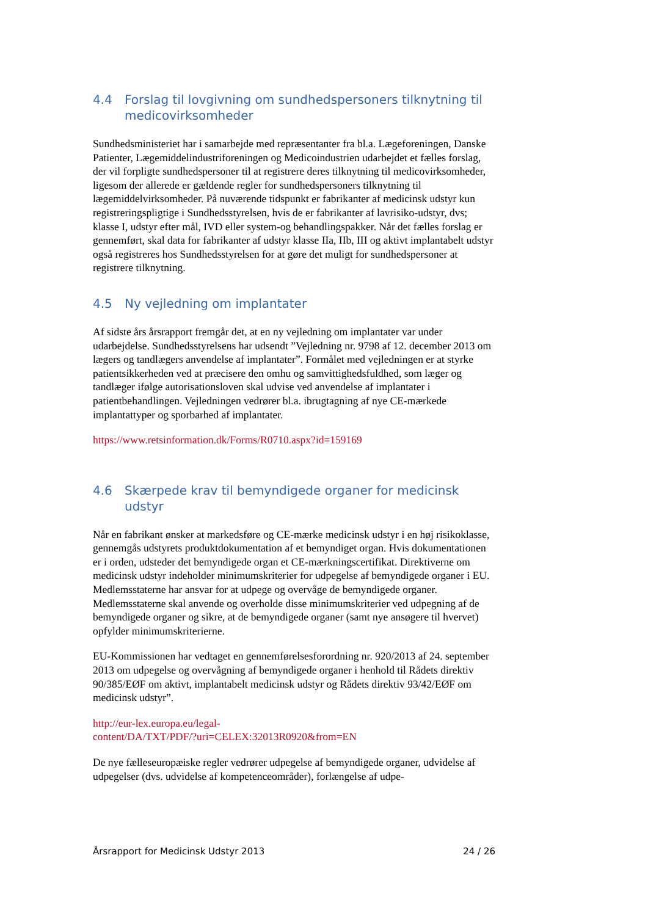4.4 Forslag til lovgivning om sundhedspersoners tilknytning til medicovirksomheder
Sundhedsministeriet har i samarbejde med repræsentanter fra bl.a. Lægeforeningen, Danske Patienter, Lægemiddelindustriforeningen og Medicoindustrien udarbejdet et fælles forslag, der vil forpligte sundhedspersoner til at registrere deres tilknytning til medicovirksomheder, ligesom der allerede er gældende regler for sundhedspersoners tilknytning til lægemiddelvirksomheder. På nuværende tidspunkt er fabrikanter af medicinsk udstyr kun registreringspligtige i Sundhedsstyrelsen, hvis de er fabrikanter af lavrisiko-udstyr, dvs; klasse I, udstyr efter mål, IVD eller system-og behandlingspakker. Når det fælles forslag er gennemført, skal data for fabrikanter af udstyr klasse IIa, IIb, III og aktivt implantabelt udstyr også registreres hos Sundhedsstyrelsen for at gøre det muligt for sundhedspersoner at registrere tilknytning.
4.5 Ny vejledning om implantater
Af sidste års årsrapport fremgår det, at en ny vejledning om implantater var under udarbejdelse. Sundhedsstyrelsens har udsendt ”Vejledning nr. 9798 af 12. december 2013 om lægers og tandlægers anvendelse af implantater”. Formålet med vejledningen er at styrke patientsikkerheden ved at præcisere den omhu og samvittighedsfuldhed, som læger og tandlæger ifølge autorisationsloven skal udvise ved anvendelse af implantater i patientbehandlingen. Vejledningen vedrører bl.a. ibrugtagning af nye CE-mærkede implantattyper og sporbarhed af implantater.
https://www.retsinformation.dk/Forms/R0710.aspx?id=159169
4.6 Skærpede krav til bemyndigede organer for medicinsk udstyr
Når en fabrikant ønsker at markedsføre og CE-mærke medicinsk udstyr i en høj risikoklasse, gennemgås udstyrets produktdokumentation af et bemyndiget organ. Hvis dokumentationen er i orden, udsteder det bemyndigede organ et CE-mærkningscertifikat. Direktiverne om medicinsk udstyr indeholder minimumskriterier for udpegelse af bemyndigede organer i EU. Medlemsstaterne har ansvar for at udpege og overvåge de bemyndigede organer. Medlemsstaterne skal anvende og overholde disse minimumskriterier ved udpegning af de bemyndigede organer og sikre, at de bemyndigede organer (samt nye ansøgere til hvervet) opfylder minimumskriterierne.
EU-Kommissionen har vedtaget en gennemførelsesforordning nr. 920/2013 af 24. september 2013 om udpegelse og overvågning af bemyndigede organer i henhold til Rådets direktiv 90/385/EØF om aktivt, implantabelt medicinsk udstyr og Rådets direktiv 93/42/EØF om medicinsk udstyr”.
http://eur-lex.europa.eu/legal-
content/DA/TXT/PDF/?uri=CELEX:32013R0920&from=EN
De nye fælleseuropæiske regler vedrører udpegelse af bemyndigede organer, udvidelse af udpegelser (dvs. udvidelse af kompetenceområder), forlængelse af udpe-
Årsrapport for Medicinsk Udstyr 2013 24 / 26